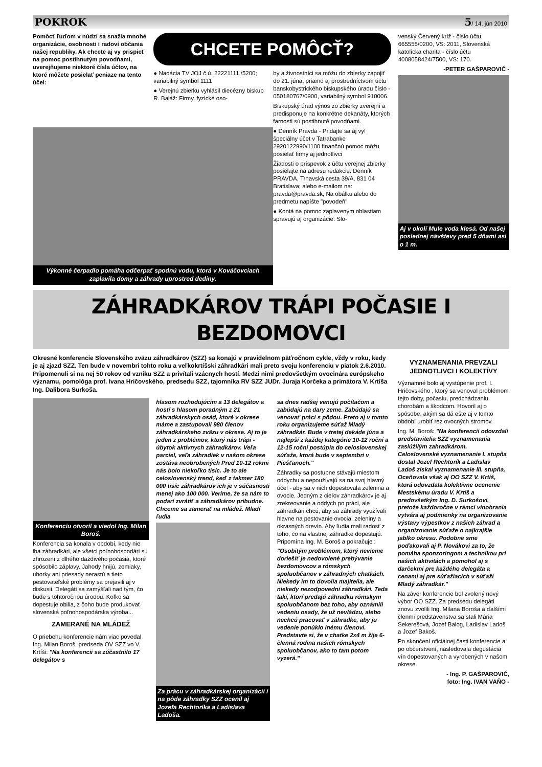POKROK 5/ 14. jún 2010
Pomôcť ľuďom v núdzi sa snažia mnohé organizácie, osobnosti i radoví občania našej republiky. Ak chcete aj vy prispieť na pomoc postihnutým povodňami, uverejňujeme niektoré čísla účtov, na ktoré môžete posielať peniaze na tento účel:
CHCETE POMÔCŤ?
● Nadácia TV JOJ č.ú. 22221111 /5200; variabilný symbol 1111
● Verejnú zbierku vyhlásil diecézny biskup R. Baláž: Firmy, fyzické oso-
by a živnostníci sa môžu do zbierky zapojiť do 21. júna, priamo aj prostredníctvom účtu banskobystrického biskupského úradu číslo - 050180767/0900, variabilný symbol 910006.
Biskupský úrad výnos zo zbierky zverejní a predisponuje na konkrétne dekanáty, ktorých farnosti sú postihnuté povodňami.
● Denník Pravda - Pridajte sa aj vy! špeciálny účet v Tatrabanke 2920122990/1100 finančnú pomoc môžu posielať firmy aj jednotlivci
Žiadosti o príspevok z účtu verejnej zbierky posielajte na adresu redakcie: Denník PRAVDA, Trnavská cesta 39/A, 831 04 Bratislava; alebo e-mailom na: pravda@pravda.sk; Na obálku alebo do predmetu napíšte "povodeň"
● Kontá na pomoc zaplaveným oblastiam spravujú aj organizácie: Slo-
venský Červený kríž - číslo účtu 665555/0200, VS: 2011, Slovenská katolícka charita - číslo účtu 4008058424/7500, VS: 170.
-PETER GAŠPAROVIČ -
Aj v okolí Mule voda klesá. Od našej poslednej návštevy pred 5 dňami asi o 1 m.
Výkonné čerpadlo pomáha odčerpať spodnú vodu, ktorá v Kováčovciach zaplavila domy a záhrady uprostred dediny.
ZÁHRADKÁROV TRÁPI POČASIE I BEZDOMOVCI
Okresné konferencie Slovenského zväzu záhradkárov (SZZ) sa konajú v pravidelnom päťročnom cykle, vždy v roku, kedy je aj zjazd SZZ. Ten bude v novembri tohto roku a veľkokrtíšski záhradkári mali preto svoju konferenciu v piatok 2.6.2010. Pripomenuli si na nej 50 rokov od vzniku SZZ a privítali vzácnych hostí. Medzi nimi predovšetkým ovocinára európskeho významu, pomológa prof. Ivana Hričovského, predsedu SZZ, tajomníka RV SZZ JUDr. Juraja Korčeka a primátora V. Krtíša Ing. Dalibora Surkoša.
Konferenciu otvoril a viedol Ing. Milan Boroš.
Konferencia sa konala v období, kedy nie iba záhradkári, ale všetci poľnohospodári sú zhrození z dlhého daždivého počasia, ktoré spôsobilo záplavy. Jahody hnijú, zemiaky, uhorky ani priesady nerastú a tieto pestovateľské problémy sa prejavili aj v diskusii. Delegáti sa zamýšľali nad tým, čo bude s tohtoročnou úrodou. Koľko sa dopestuje obilia, z čoho bude produkovať slovenská poľnohospodárska výroba...
ZAMERANÉ NA MLÁDEŽ
O priebehu konferencie nám viac povedal Ing. Milan Boroš, predseda OV SZZ vo V. Krtíši: "Na konferencii sa zúčastnilo 17 delegátov s
hlasom rozhodujúcim a 13 delegátov a hostí s hlasom poradným z 21 záhradkárskych osád, ktoré v okrese máme a zastupovali 980 členov záhradkárskeho zväzu v okrese. Aj to je jeden z problémov, ktorý nás trápi - úbytok aktívnych záhradkárov. Veľa parciel, veľa záhradiek v našom okrese zostáva neobrobených Pred 10-12 rokmi nás bolo niekoľko tisíc. Je to ale celoslovenský trend, keď z takmer 180 000 tisíc záhradkárov ich je v súčasnosti menej ako 100 000. Veríme, že sa nám to podarí zvrátiť a záhradkárov pribudne. Chceme sa zamerať na mládež. Mladí ľudia
Za prácu v záhradkárskej organizácii i na pôde záhradky SZZ ocenil aj Jozefa Rechtoríka a Ladislava Ladoša.
sa dnes radšej venujú počítačom a zabúdajú na dary zeme. Zabúdajú sa venovať práci s pôdou. Preto aj v tomto roku organizujeme súťaž Mladý záhradkár. Bude v tretej dekáde júna a najlepší z každej kategórie 10-12 roční a 12-15 roční postúpia do celoslovenskej súťaže, ktorá bude v septembri v Piešťanoch."
Záhradky sa postupne stávajú miestom oddychu a nepoužívajú sa na svoj hlavný účel - aby sa v nich dopestovala zelenina a ovocie. Jedným z cieľov záhradkárov je aj zrekreovanie a oddych po práci, ale záhradkári chcú, aby sa záhrady využívali hlavne na pestovanie ovocia, zeleniny a okrasných drevín. Aby ľudia mali radosť z toho, čo na vlastnej záhradke dopestujú. Pripomína Ing. M. Boroš a pokračuje :
"Osobitým problémom, ktorý nevieme doriešiť je nedovolené prebývanie bezdomovcov a rómskych spoluobčanov v záhradných chatkách. Niekedy im to dovolia majitelia, ale niekedy nezodpovední záhradkári. Teda takí, ktorí predajú záhradku rómskym spoluobčanom bez toho, aby oznámili vedeniu osady, že už nevládzu, alebo nechcú pracovať v záhradke, aby ju vedenie ponúklo inému členovi. Predstavte si, že v chatke 2x4 m žije 6-členná rodina našich rómskych spoluobčanov, ako to tam potom vyzerá."
VYZNAMENANIA PREVZALI JEDNOTLIVCI I KOLEKTÍVY
Významné bolo aj vystúpenie prof. I. Hričovského , ktorý sa venoval problémom tejto doby, počasiu, predchádzaniu chorobám a škodcom. Hovoril aj o spôsobe, akým sa dá ešte aj v tomto období urobiť rez ovocných stromov.
Ing. M. Boroš: "Na konferencii odovzdali predstavitelia SZZ vyznamenania zaslúžilým zahradkárom. Celoslovenské vyznamenanie I. stupňa dostal Jozef Rechtorík a Ladislav Ladoš získal vyznamenanie III. stupňa. Oceňovala však aj OO SZZ V. Krtíš, ktorá odovzdala kolektívne ocenenie Mestskému úradu V. Krtíš a predovšetkým Ing. D. Surkošovi, pretože každoročne v rámci vinobrania vytvára aj podmienky na organizovanie výstavy výpestkov z našich záhrad a organizovanie súťaže o najkrajšie jablko okresu. Podobne sme poďakovali aj P. Novákovi za to, že pomáha sponzoringom a technikou pri našich aktivitách a pomohol aj s darčekmi pre každého delegáta a cenami aj pre súťažiacich v súťaži Mladý záhradkár."
Na záver konferencie bol zvolený nový výbor OO SZZ. Za predsedu delegáti znovu zvolili Ing. Milana Boroša a ďalšími členmi predstavenstva sa stali Mária Sekerešová, Jozef Balog, Ladislav Ladoš a Jozef Bakoš.
Po skončení oficiálnej časti konferencie a po občerstvení, nasledovala degustácia vín dopestovaných a vyrobených v našom okrese.
- Ing. P. GAŠPAROVIČ,
foto: Ing. IVAN VAŇO -